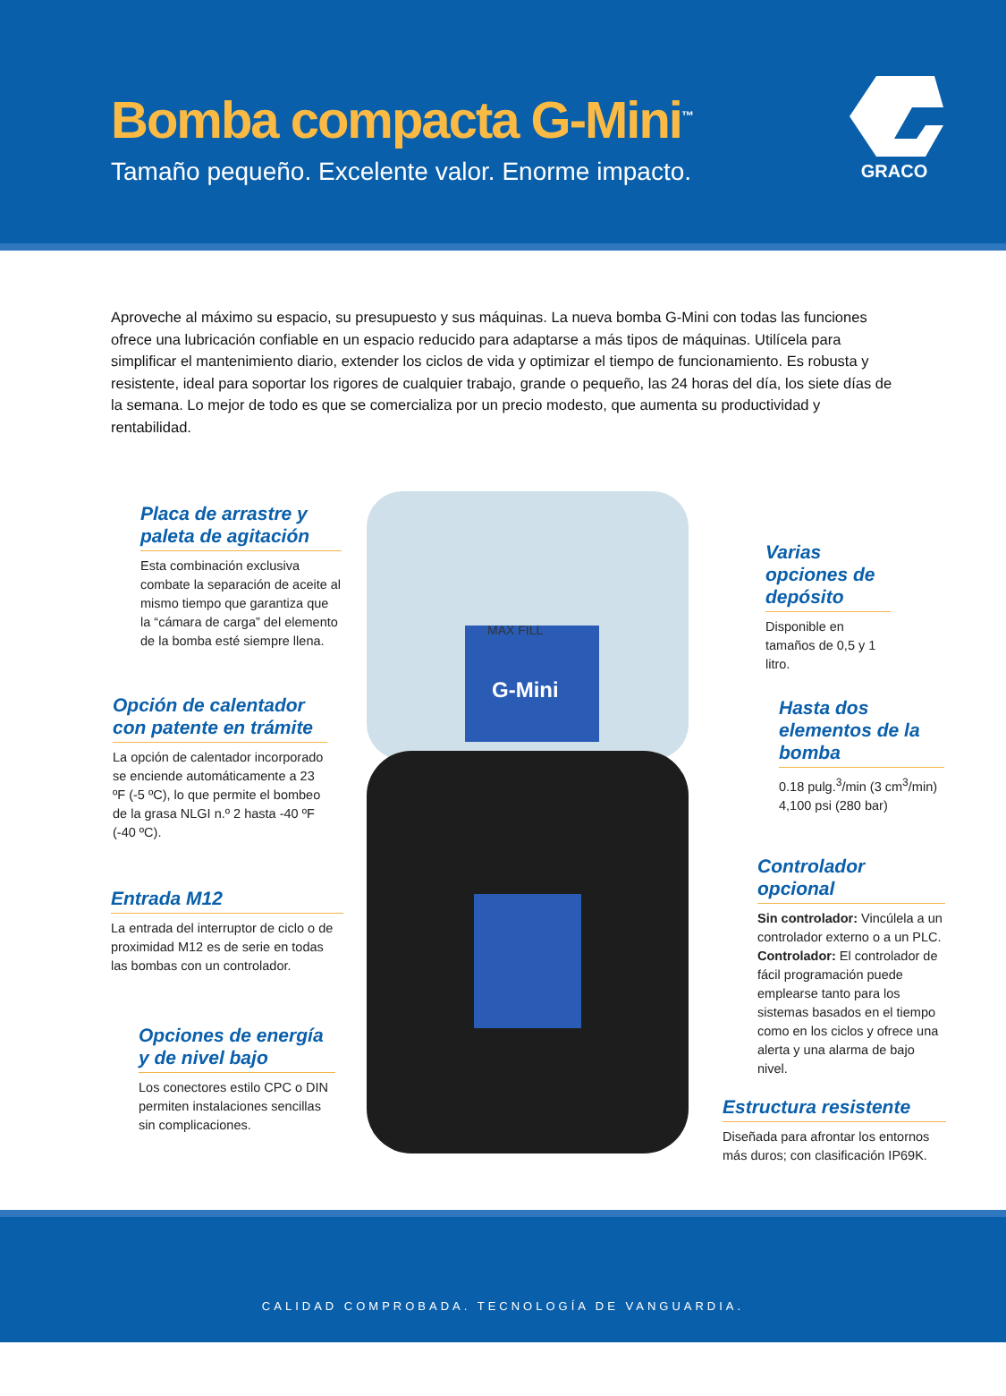Bomba compacta G-Mini<sup>™</sup>
Tamaño pequeño. Excelente valor. Enorme impacto.
GRACO
Aproveche al máximo su espacio, su presupuesto y sus máquinas. La nueva bomba G-Mini con todas las funciones ofrece una lubricación confiable en un espacio reducido para adaptarse a más tipos de máquinas. Utilícela para simplificar el mantenimiento diario, extender los ciclos de vida y optimizar el tiempo de funcionamiento. Es robusta y resistente, ideal para soportar los rigores de cualquier trabajo, grande o pequeño, las 24 horas del día, los siete días de la semana. Lo mejor de todo es que se comercializa por un precio modesto, que aumenta su productividad y rentabilidad.
MAX FILL
G-Mini
Placa de arrastre y paleta de agitación
Esta combinación exclusiva combate la separación de aceite al mismo tiempo que garantiza que la “cámara de carga” del elemento de la bomba esté siempre llena.
Opción de calentador con patente en trámite
La opción de calentador incorporado se enciende automáticamente a 23 ºF (-5 ºC), lo que permite el bombeo de la grasa NLGI n.º 2 hasta -40 ºF (-40 ºC).
Entrada M12
La entrada del interruptor de ciclo o de proximidad M12 es de serie en todas las bombas con un controlador.
Opciones de energía y de nivel bajo
Los conectores estilo CPC o DIN permiten instalaciones sencillas sin complicaciones.
Varias opciones de depósito
Disponible en tamaños de 0,5 y 1 litro.
Hasta dos elementos de la bomba
0.18 pulg.<sup>3</sup>/min (3 cm<sup>3</sup>/min)
4,100 psi (280 bar)
Controlador opcional
Sin controlador: Vincúlela a un controlador externo o a un PLC.
Controlador: El controlador de fácil programación puede emplearse tanto para los sistemas basados en el tiempo como en los ciclos y ofrece una alerta y una alarma de bajo nivel.
Estructura resistente
Diseñada para afrontar los entornos más duros; con clasificación IP69K.
CALIDAD COMPROBADA. TECNOLOGÍA DE VANGUARDIA.